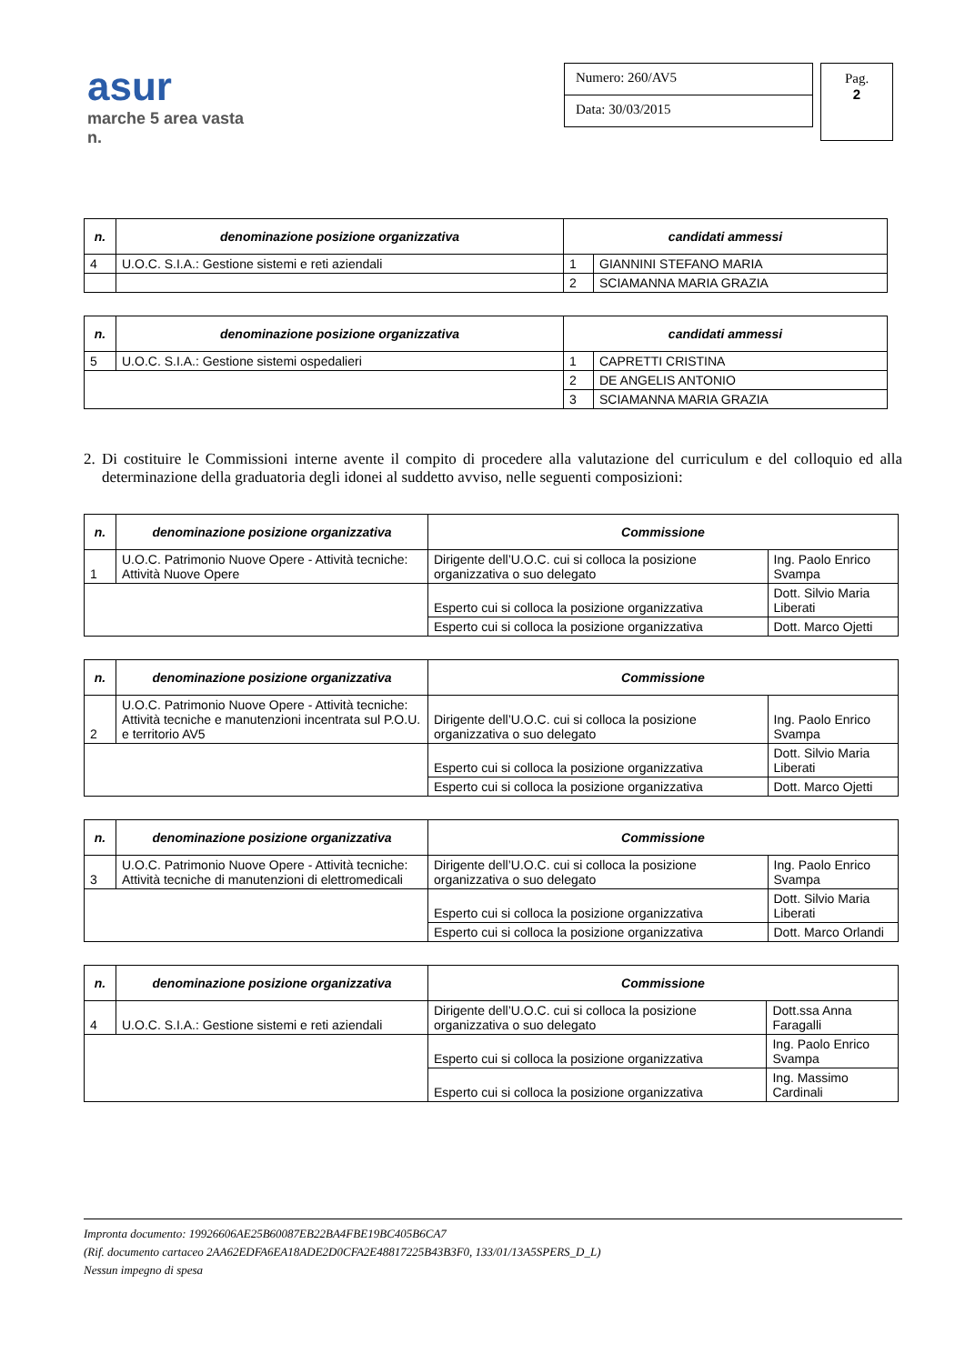asur
marche 5 area vasta n.
Numero: 260/AV5
Data: 30/03/2015
Pag.
2
| n. | denominazione posizione organizzativa | candidati ammessi | |
| --- | --- | --- | --- |
| 4 | U.O.C. S.I.A.: Gestione sistemi e reti aziendali | 1 | GIANNINI STEFANO MARIA |
| | | 2 | SCIAMANNA MARIA GRAZIA |
| n. | denominazione posizione organizzativa | candidati ammessi | |
| --- | --- | --- | --- |
| 5 | U.O.C. S.I.A.: Gestione sistemi ospedalieri | 1 | CAPRETTI CRISTINA |
| | | 2 | DE ANGELIS ANTONIO |
| | | 3 | SCIAMANNA MARIA GRAZIA |
2. Di costituire le Commissioni interne avente il compito di procedere alla valutazione del curriculum e del colloquio ed alla determinazione della graduatoria degli idonei al suddetto avviso, nelle seguenti composizioni:
| n. | denominazione posizione organizzativa | Commissione | |
| --- | --- | --- | --- |
| 1 | U.O.C. Patrimonio Nuove Opere - Attività tecniche: Attività Nuove Opere | Dirigente dell’U.O.C. cui si colloca la posizione organizzativa o suo delegato | Ing. Paolo Enrico Svampa |
| | | Esperto cui si colloca la posizione organizzativa | Dott. Silvio Maria Liberati |
| | | Esperto cui si colloca la posizione organizzativa | Dott. Marco Ojetti |
| n. | denominazione posizione organizzativa | Commissione | |
| --- | --- | --- | --- |
| 2 | U.O.C. Patrimonio Nuove Opere - Attività tecniche: Attività tecniche e manutenzioni incentrata sul P.O.U. e territorio AV5 | Dirigente dell’U.O.C. cui si colloca la posizione organizzativa o suo delegato | Ing. Paolo Enrico Svampa |
| | | Esperto cui si colloca la posizione organizzativa | Dott. Silvio Maria Liberati |
| | | Esperto cui si colloca la posizione organizzativa | Dott. Marco Ojetti |
| n. | denominazione posizione organizzativa | Commissione | |
| --- | --- | --- | --- |
| 3 | U.O.C. Patrimonio Nuove Opere - Attività tecniche: Attività tecniche di manutenzioni di elettromedicali | Dirigente dell’U.O.C. cui si colloca la posizione organizzativa o suo delegato | Ing. Paolo Enrico Svampa |
| | | Esperto cui si colloca la posizione organizzativa | Dott. Silvio Maria Liberati |
| | | Esperto cui si colloca la posizione organizzativa | Dott. Marco Orlandi |
| n. | denominazione posizione organizzativa | Commissione | |
| --- | --- | --- | --- |
| 4 | U.O.C. S.I.A.: Gestione sistemi e reti aziendali | Dirigente dell’U.O.C. cui si colloca la posizione organizzativa o suo delegato | Dott.ssa Anna Faragalli |
| | | Esperto cui si colloca la posizione organizzativa | Ing. Paolo Enrico Svampa |
| | | Esperto cui si colloca la posizione organizzativa | Ing. Massimo Cardinali |
Impronta documento: 19926606AE25B60087EB22BA4FBE19BC405B6CA7
(Rif. documento cartaceo 2AA62EDFA6EA18ADE2D0CFA2E48817225B43B3F0, 133/01/13A5SPERS_D_L)
Nessun impegno di spesa